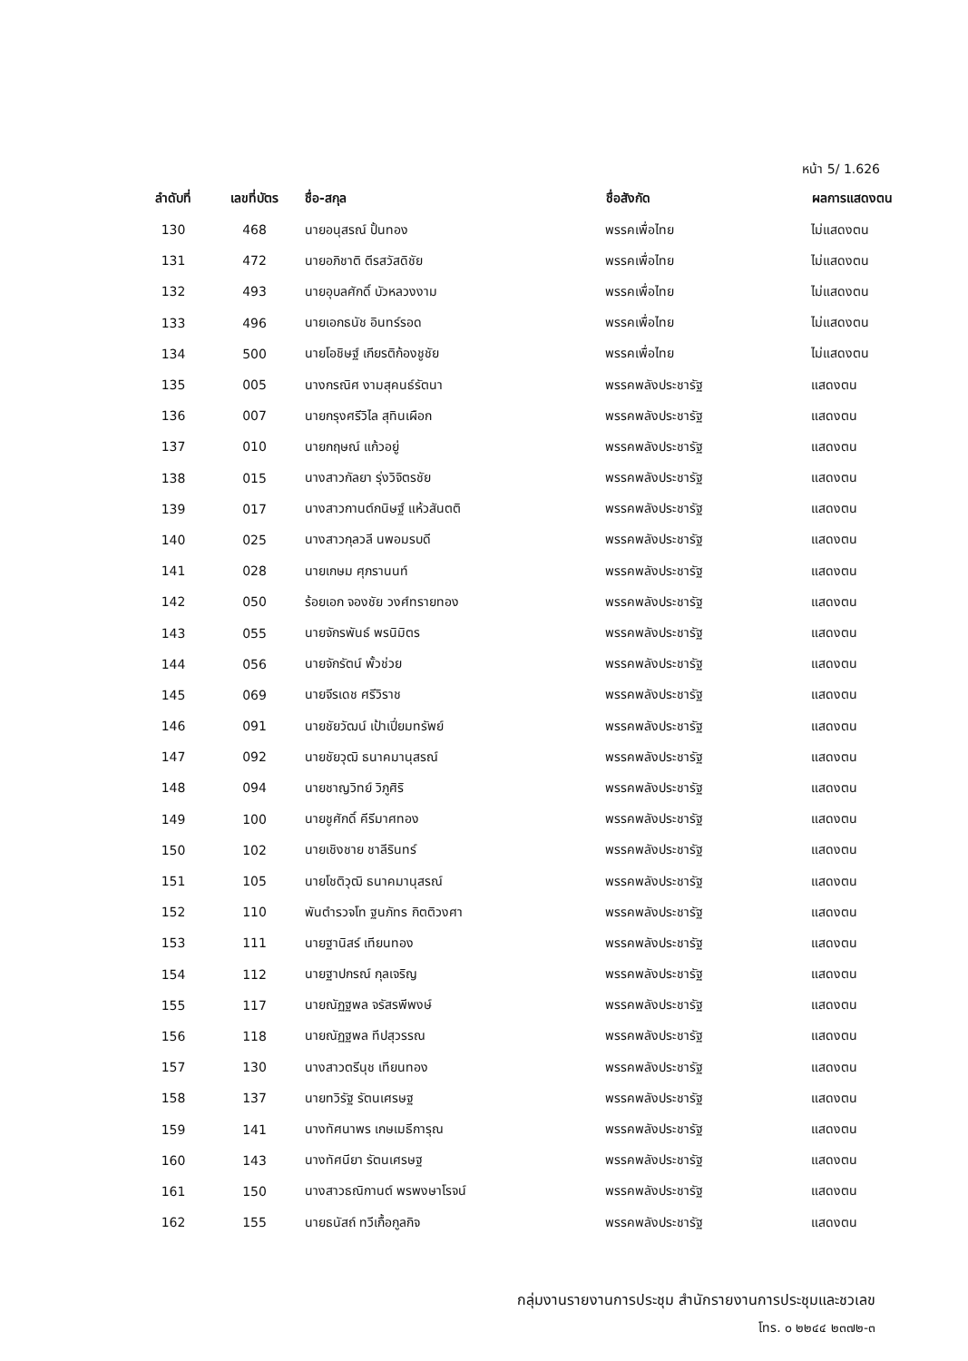หน้า 5/ 1.626
| ลำดับที่ | เลขที่บัตร | ชื่อ-สกุล | ชื่อสังกัด | ผลการแสดงตน |
| --- | --- | --- | --- | --- |
| 130 | 468 | นายอนุสรณ์ ปั้นทอง | พรรคเพื่อไทย | ไม่แสดงตน |
| 131 | 472 | นายอภิชาติ ตีรสวัสดิชัย | พรรคเพื่อไทย | ไม่แสดงตน |
| 132 | 493 | นายอุบลศักดิ์ บัวหลวงงาม | พรรคเพื่อไทย | ไม่แสดงตน |
| 133 | 496 | นายเอกธนัช อินทร์รอด | พรรคเพื่อไทย | ไม่แสดงตน |
| 134 | 500 | นายโอชิษฐ์ เกียรติก้องชูชัย | พรรคเพื่อไทย | ไม่แสดงตน |
| 135 | 005 | นางกรณิศ งามสุคนธ์รัตนา | พรรคพลังประชารัฐ | แสดงตน |
| 136 | 007 | นายกรุงศรีวิไล สุทินเผือก | พรรคพลังประชารัฐ | แสดงตน |
| 137 | 010 | นายกฤษณ์ แก้วอยู่ | พรรคพลังประชารัฐ | แสดงตน |
| 138 | 015 | นางสาวกัลยา รุ่งวิจิตรชัย | พรรคพลังประชารัฐ | แสดงตน |
| 139 | 017 | นางสาวกานต์กนิษฐ์ แห้วสันตติ | พรรคพลังประชารัฐ | แสดงตน |
| 140 | 025 | นางสาวกุลวลี นพอมรบดี | พรรคพลังประชารัฐ | แสดงตน |
| 141 | 028 | นายเกษม ศุภรานนท์ | พรรคพลังประชารัฐ | แสดงตน |
| 142 | 050 | ร้อยเอก จองชัย วงศ์ทรายทอง | พรรคพลังประชารัฐ | แสดงตน |
| 143 | 055 | นายจักรพันธ์ พรนิมิตร | พรรคพลังประชารัฐ | แสดงตน |
| 144 | 056 | นายจักรัตน์ พั้วช่วย | พรรคพลังประชารัฐ | แสดงตน |
| 145 | 069 | นายจีรเดช ศรีวิราช | พรรคพลังประชารัฐ | แสดงตน |
| 146 | 091 | นายชัยวัฒน์ เป้าเปี่ยมทรัพย์ | พรรคพลังประชารัฐ | แสดงตน |
| 147 | 092 | นายชัยวุฒิ ธนาคมานุสรณ์ | พรรคพลังประชารัฐ | แสดงตน |
| 148 | 094 | นายชาญวิทย์ วิภูศิริ | พรรคพลังประชารัฐ | แสดงตน |
| 149 | 100 | นายชูศักดิ์ คีรีมาศทอง | พรรคพลังประชารัฐ | แสดงตน |
| 150 | 102 | นายเชิงชาย ชาลีรินทร์ | พรรคพลังประชารัฐ | แสดงตน |
| 151 | 105 | นายโชติวุฒิ ธนาคมานุสรณ์ | พรรคพลังประชารัฐ | แสดงตน |
| 152 | 110 | พันตำรวจโท ฐนภัทร กิตติวงศา | พรรคพลังประชารัฐ | แสดงตน |
| 153 | 111 | นายฐานิสร์ เทียนทอง | พรรคพลังประชารัฐ | แสดงตน |
| 154 | 112 | นายฐาปกรณ์ กุลเจริญ | พรรคพลังประชารัฐ | แสดงตน |
| 155 | 117 | นายณัฏฐพล จรัสรพีพงษ์ | พรรคพลังประชารัฐ | แสดงตน |
| 156 | 118 | นายณัฏฐพล ทีปสุวรรณ | พรรคพลังประชารัฐ | แสดงตน |
| 157 | 130 | นางสาวตรีนุช เทียนทอง | พรรคพลังประชารัฐ | แสดงตน |
| 158 | 137 | นายทวิรัฐ รัตนเศรษฐ | พรรคพลังประชารัฐ | แสดงตน |
| 159 | 141 | นางทัศนาพร เกษเมธีการุณ | พรรคพลังประชารัฐ | แสดงตน |
| 160 | 143 | นางทัศนียา รัตนเศรษฐ | พรรคพลังประชารัฐ | แสดงตน |
| 161 | 150 | นางสาวธณิกานต์ พรพงษาโรจน์ | พรรคพลังประชารัฐ | แสดงตน |
| 162 | 155 | นายธนัสถ์ ทวีเกื้อกูลกิจ | พรรคพลังประชารัฐ | แสดงตน |
กลุ่มงานรายงานการประชุม สำนักรายงานการประชุมและชวเลข
โทร. ๐ ๒๒๔๔ ๒๓๗๒-๓